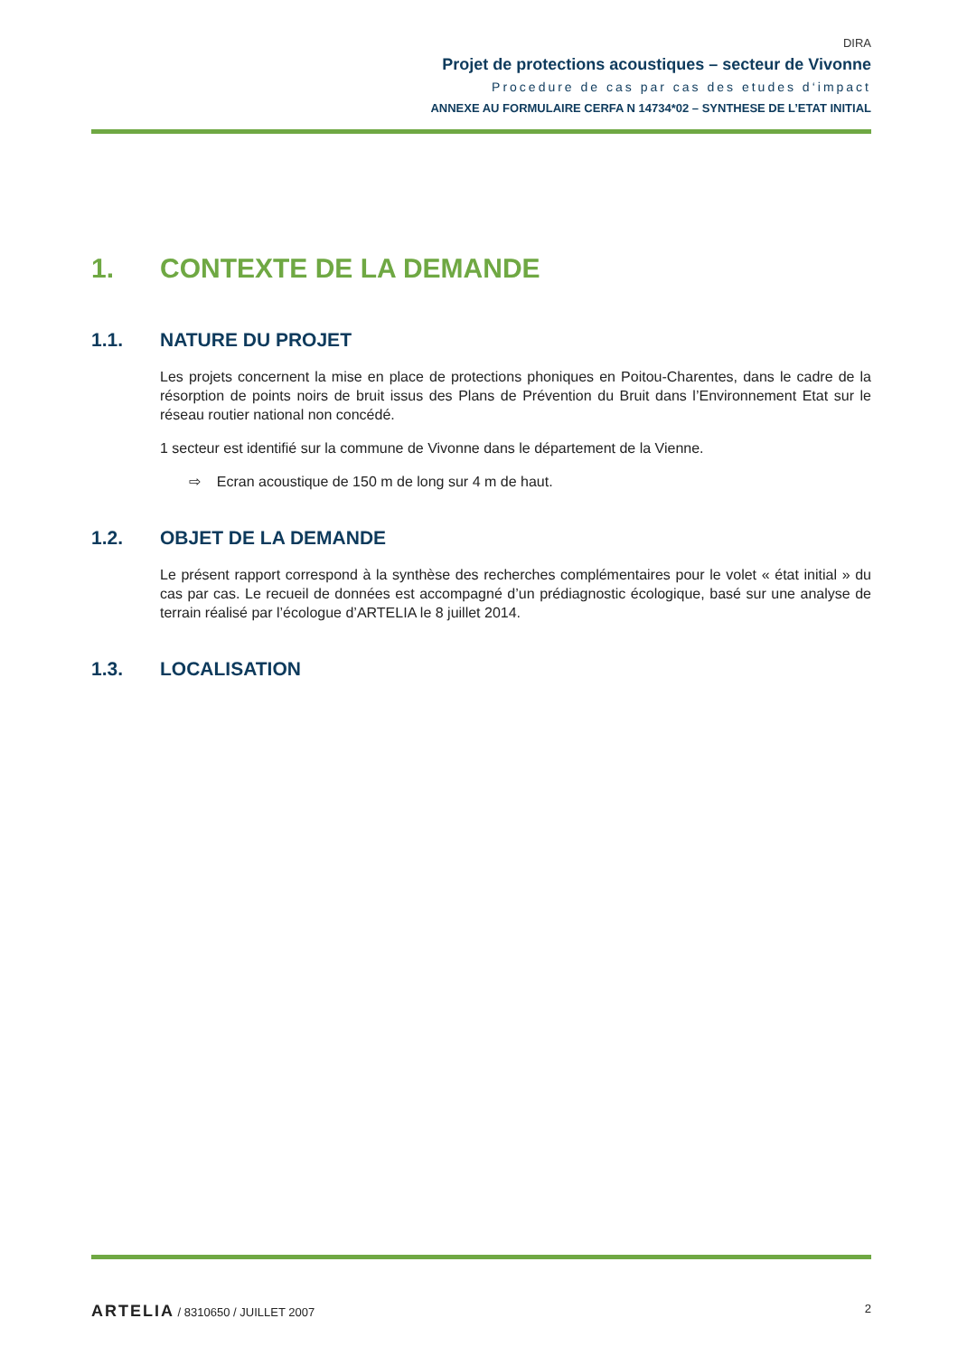DIRA
Projet de protections acoustiques – secteur de Vivonne
Procedure de cas par cas des etudes d‘impact
ANNEXE AU FORMULAIRE CERFA N 14734*02 – SYNTHESE DE L’ETAT INITIAL
1. CONTEXTE DE LA DEMANDE
1.1. NATURE DU PROJET
Les projets concernent la mise en place de protections phoniques en Poitou-Charentes, dans le cadre de la résorption de points noirs de bruit issus des Plans de Prévention du Bruit dans l’Environnement Etat sur le réseau routier national non concédé.
1 secteur est identifié sur la commune de Vivonne dans le département de la Vienne.
⇨ Ecran acoustique de 150 m de long sur 4 m de haut.
1.2. OBJET DE LA DEMANDE
Le présent rapport correspond à la synthèse des recherches complémentaires pour le volet « état initial » du cas par cas. Le recueil de données est accompagné d’un prédiagnostic écologique, basé sur une analyse de terrain réalisé par l’écologue d’ARTELIA le 8 juillet 2014.
1.3. LOCALISATION
ARTELIA / 8310650 / JUILLET 2007
2